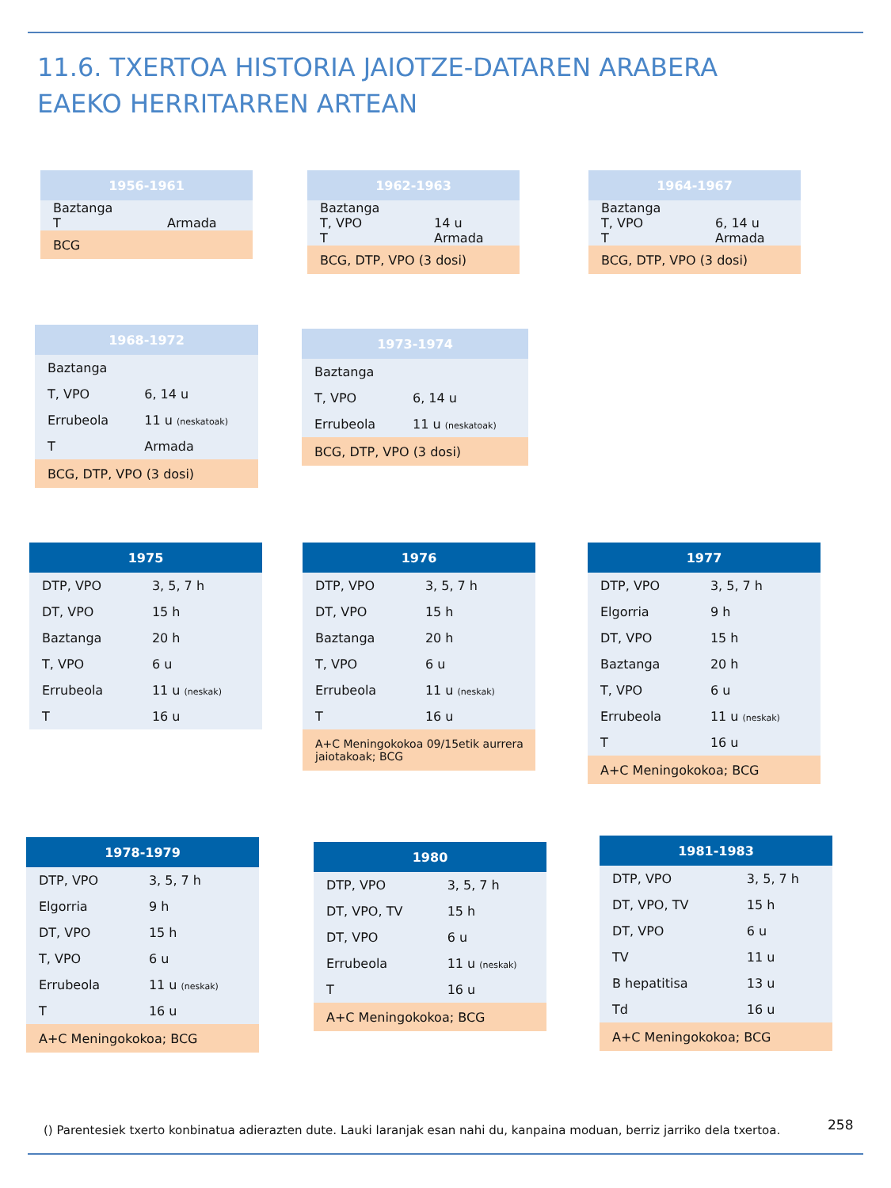11.6. TXERTOA HISTORIA JAIOTZE-DATAREN ARABERA
EAEKO HERRITARREN ARTEAN
| 1956-1961 | |
| --- | --- |
| Baztanga T | Armada |
| BCG | |
| 1962-1963 | |
| --- | --- |
| Baztanga T, VPO T | 14 u Armada |
| BCG, DTP, VPO (3 dosi) | |
| 1964-1967 | |
| --- | --- |
| Baztanga T, VPO T | 6, 14 u Armada |
| BCG, DTP, VPO (3 dosi) | |
| 1968-1972 | |
| --- | --- |
| Baztanga | |
| T, VPO | 6, 14 u |
| Errubeola | 11 u (neskatoak) |
| T | Armada |
| BCG, DTP, VPO (3 dosi) | |
| 1973-1974 | |
| --- | --- |
| Baztanga | |
| T, VPO | 6, 14 u |
| Errubeola | 11 u (neskatoak) |
| BCG, DTP, VPO (3 dosi) | |
| 1975 | |
| --- | --- |
| DTP, VPO | 3, 5, 7 h |
| DT, VPO | 15 h |
| Baztanga | 20 h |
| T, VPO | 6 u |
| Errubeola | 11 u (neskak) |
| T | 16 u |
| 1976 | |
| --- | --- |
| DTP, VPO | 3, 5, 7 h |
| DT, VPO | 15 h |
| Baztanga | 20 h |
| T, VPO | 6 u |
| Errubeola | 11 u (neskak) |
| T | 16 u |
| A+C Meningokokoa 09/15etik aurrera jaiotakoak; BCG | |
| 1977 | |
| --- | --- |
| DTP, VPO | 3, 5, 7 h |
| Elgorria | 9 h |
| DT, VPO | 15 h |
| Baztanga | 20 h |
| T, VPO | 6 u |
| Errubeola | 11 u (neskak) |
| T | 16 u |
| A+C Meningokokoa; BCG | |
| 1978-1979 | |
| --- | --- |
| DTP, VPO | 3, 5, 7 h |
| Elgorria | 9 h |
| DT, VPO | 15 h |
| T, VPO | 6 u |
| Errubeola | 11 u (neskak) |
| T | 16 u |
| A+C Meningokokoa; BCG | |
| 1980 | |
| --- | --- |
| DTP, VPO | 3, 5, 7 h |
| DT, VPO, TV | 15 h |
| DT, VPO | 6 u |
| Errubeola | 11 u (neskak) |
| T | 16 u |
| A+C Meningokokoa; BCG | |
| 1981-1983 | |
| --- | --- |
| DTP, VPO | 3, 5, 7 h |
| DT, VPO, TV | 15 h |
| DT, VPO | 6 u |
| TV | 11 u |
| B hepatitisa | 13 u |
| Td | 16 u |
| A+C Meningokokoa; BCG | |
() Parentesiek txerto konbinatua adierazten dute. Lauki laranjak esan nahi du, kanpaina moduan, berriz jarriko dela txertoa.
258